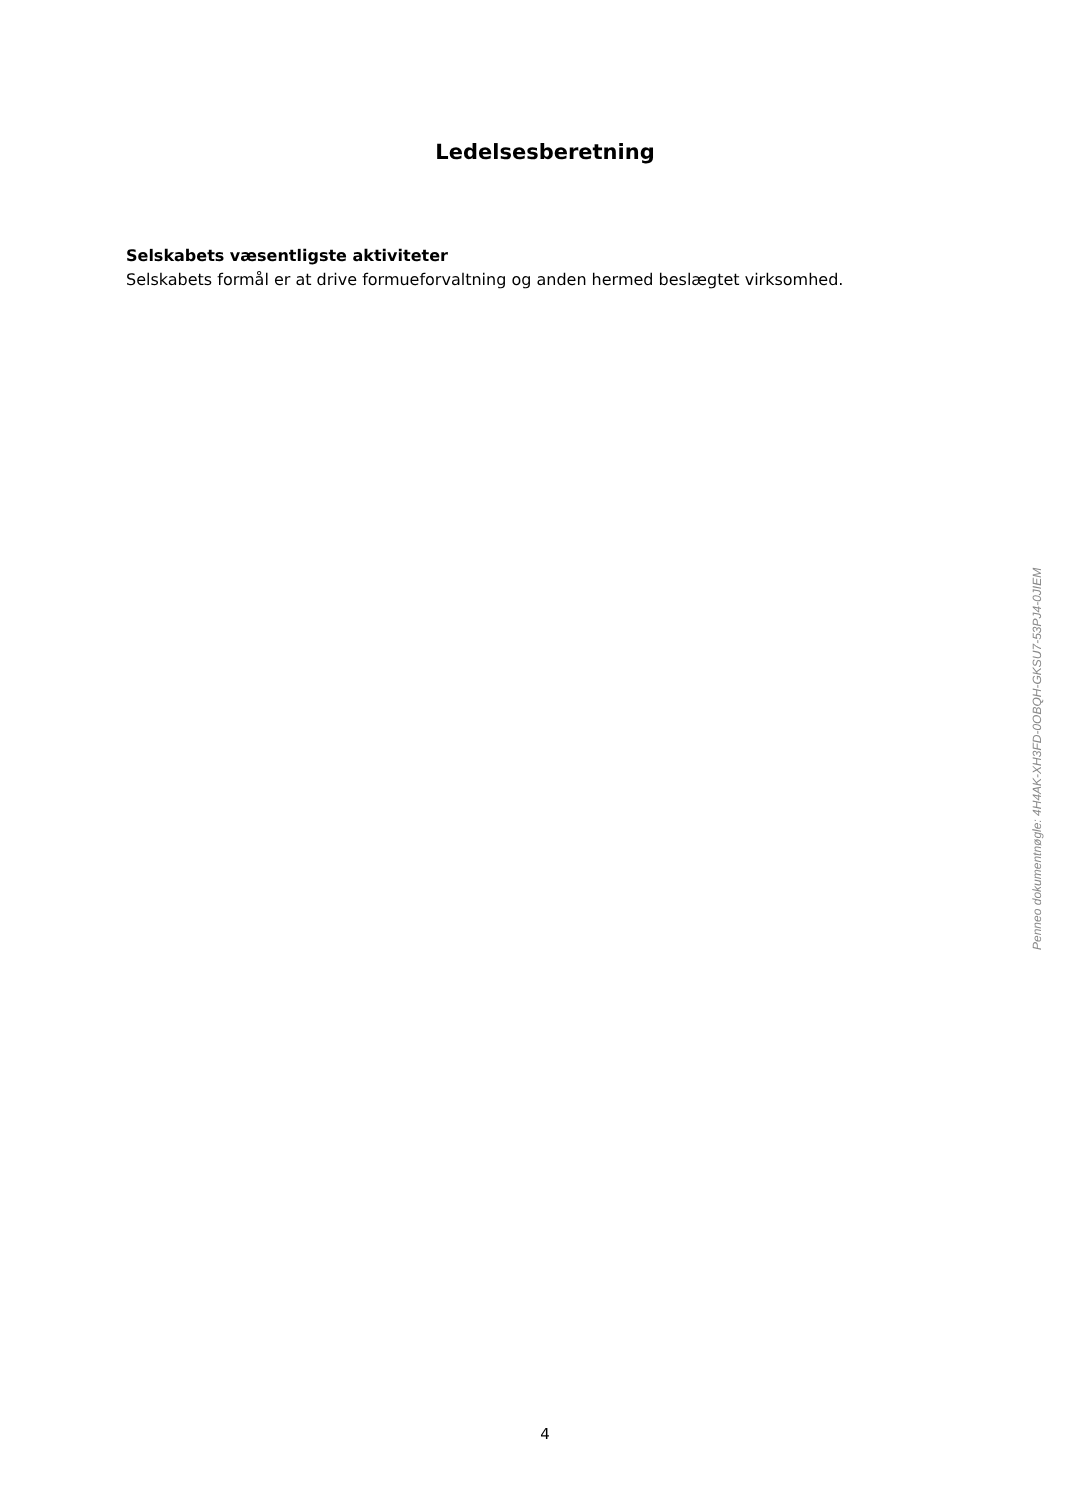Ledelsesberetning
Selskabets væsentligste aktiviteter
Selskabets formål er at drive formueforvaltning og anden hermed beslægtet virksomhed.
Penneo dokumentnøgle: 4H4AK-XH3FD-0OBQH-GKSU7-53PJ4-0JIEM
4